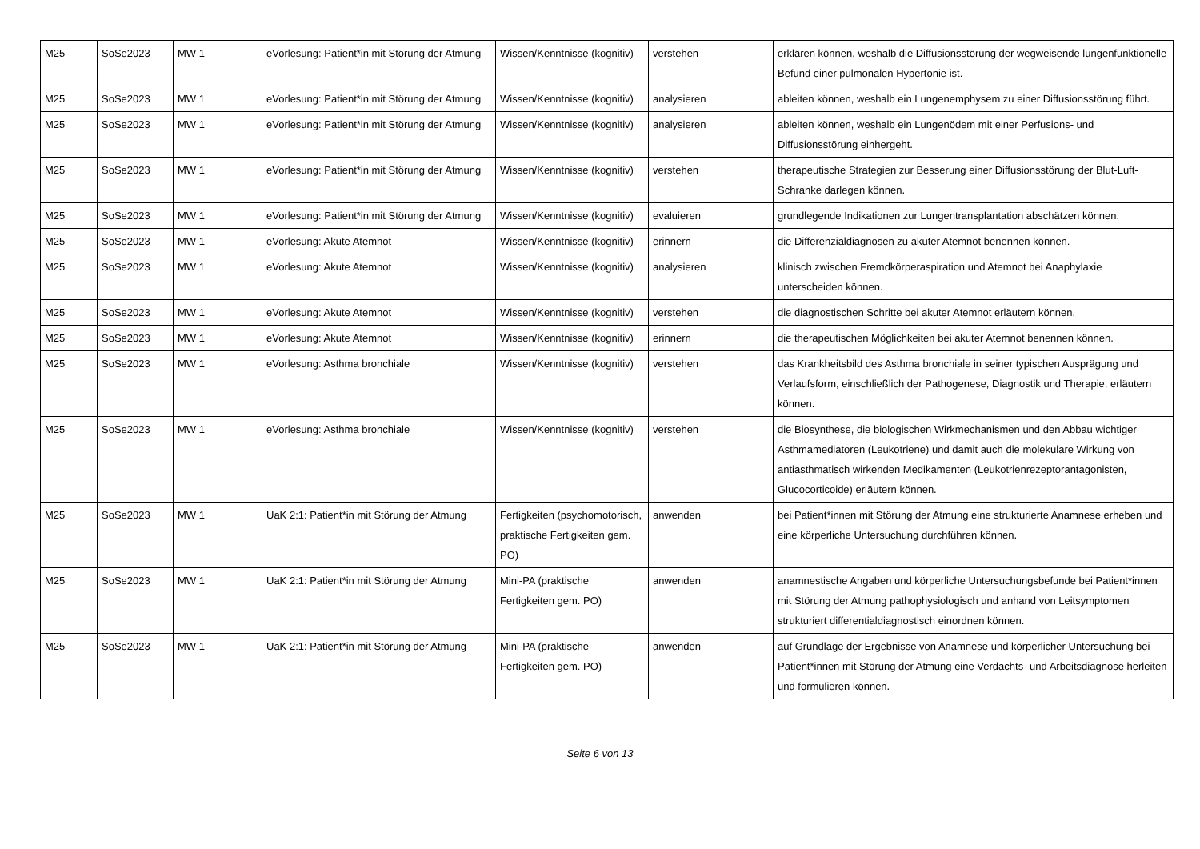| M25 | SoSe2023 | MW 1 | eVorlesung: Patient*in mit Störung der Atmung | Wissen/Kenntnisse (kognitiv) | verstehen | erklären können, weshalb die Diffusionsstörung der wegweisende lungenfunktionelle Befund einer pulmonalen Hypertonie ist. |
| M25 | SoSe2023 | MW 1 | eVorlesung: Patient*in mit Störung der Atmung | Wissen/Kenntnisse (kognitiv) | analysieren | ableiten können, weshalb ein Lungenemphysem zu einer Diffusionsstörung führt. |
| M25 | SoSe2023 | MW 1 | eVorlesung: Patient*in mit Störung der Atmung | Wissen/Kenntnisse (kognitiv) | analysieren | ableiten können, weshalb ein Lungenödem mit einer Perfusions- und Diffusionsstörung einhergeht. |
| M25 | SoSe2023 | MW 1 | eVorlesung: Patient*in mit Störung der Atmung | Wissen/Kenntnisse (kognitiv) | verstehen | therapeutische Strategien zur Besserung einer Diffusionsstörung der Blut-Luft-Schranke darlegen können. |
| M25 | SoSe2023 | MW 1 | eVorlesung: Patient*in mit Störung der Atmung | Wissen/Kenntnisse (kognitiv) | evaluieren | grundlegende Indikationen zur Lungentransplantation abschätzen können. |
| M25 | SoSe2023 | MW 1 | eVorlesung: Akute Atemnot | Wissen/Kenntnisse (kognitiv) | erinnern | die Differenzialdiagnosen zu akuter Atemnot benennen können. |
| M25 | SoSe2023 | MW 1 | eVorlesung: Akute Atemnot | Wissen/Kenntnisse (kognitiv) | analysieren | klinisch zwischen Fremdkörperaspiration und Atemnot bei Anaphylaxie unterscheiden können. |
| M25 | SoSe2023 | MW 1 | eVorlesung: Akute Atemnot | Wissen/Kenntnisse (kognitiv) | verstehen | die diagnostischen Schritte bei akuter Atemnot erläutern können. |
| M25 | SoSe2023 | MW 1 | eVorlesung: Akute Atemnot | Wissen/Kenntnisse (kognitiv) | erinnern | die therapeutischen Möglichkeiten bei akuter Atemnot benennen können. |
| M25 | SoSe2023 | MW 1 | eVorlesung: Asthma bronchiale | Wissen/Kenntnisse (kognitiv) | verstehen | das Krankheitsbild des Asthma bronchiale in seiner typischen Ausprägung und Verlaufsform, einschließlich der Pathogenese, Diagnostik und Therapie, erläutern können. |
| M25 | SoSe2023 | MW 1 | eVorlesung: Asthma bronchiale | Wissen/Kenntnisse (kognitiv) | verstehen | die Biosynthese, die biologischen Wirkmechanismen und den Abbau wichtiger Asthmamediatoren (Leukotriene) und damit auch die molekulare Wirkung von antiasthmatisch wirkenden Medikamenten (Leukotrienrezeptorantagonisten, Glucocorticoide) erläutern können. |
| M25 | SoSe2023 | MW 1 | UaK 2:1: Patient*in mit Störung der Atmung | Fertigkeiten (psychomotorisch, praktische Fertigkeiten gem. PO) | anwenden | bei Patient*innen mit Störung der Atmung eine strukturierte Anamnese erheben und eine körperliche Untersuchung durchführen können. |
| M25 | SoSe2023 | MW 1 | UaK 2:1: Patient*in mit Störung der Atmung | Mini-PA (praktische Fertigkeiten gem. PO) | anwenden | anamnestische Angaben und körperliche Untersuchungsbefunde bei Patient*innen mit Störung der Atmung pathophysiologisch und anhand von Leitsymptomen strukturiert differentialdiagnostisch einordnen können. |
| M25 | SoSe2023 | MW 1 | UaK 2:1: Patient*in mit Störung der Atmung | Mini-PA (praktische Fertigkeiten gem. PO) | anwenden | auf Grundlage der Ergebnisse von Anamnese und körperlicher Untersuchung bei Patient*innen mit Störung der Atmung eine Verdachts- und Arbeitsdiagnose herleiten und formulieren können. |
Seite 6 von 13